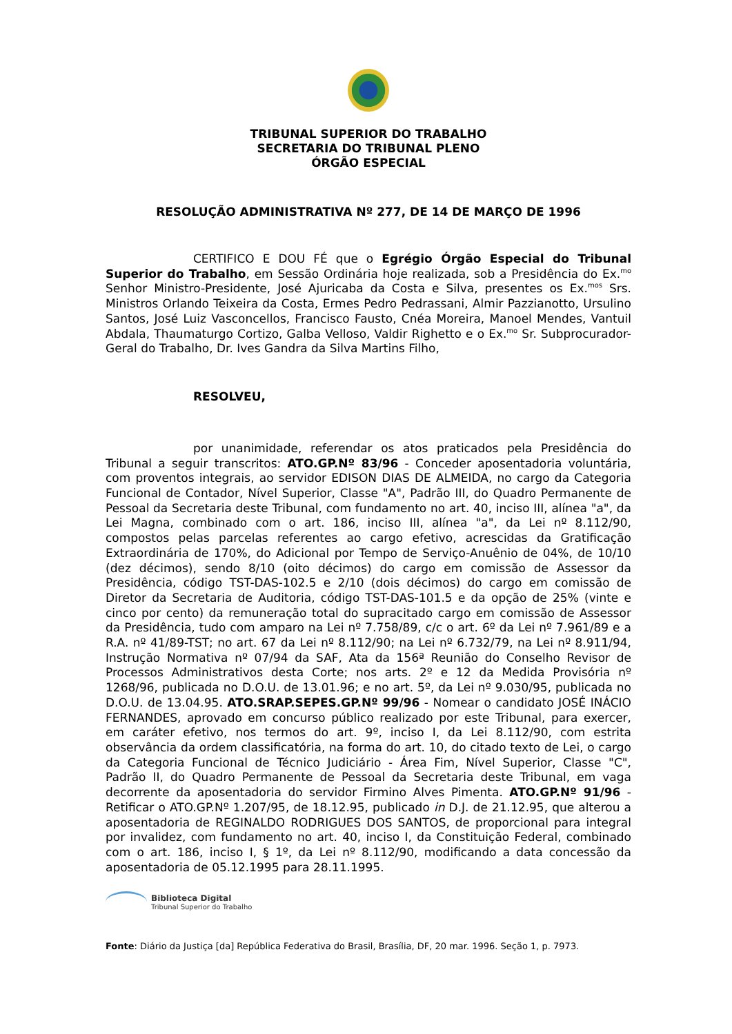TRIBUNAL SUPERIOR DO TRABALHO
SECRETARIA DO TRIBUNAL PLENO
ÓRGÃO ESPECIAL
RESOLUÇÃO ADMINISTRATIVA Nº 277, DE 14 DE MARÇO DE 1996
CERTIFICO E DOU FÉ que o Egrégio Órgão Especial do Tribunal Superior do Trabalho, em Sessão Ordinária hoje realizada, sob a Presidência do Ex.<sup>mo</sup> Senhor Ministro-Presidente, José Ajuricaba da Costa e Silva, presentes os Ex.<sup>mos</sup> Srs. Ministros Orlando Teixeira da Costa, Ermes Pedro Pedrassani, Almir Pazzianotto, Ursulino Santos, José Luiz Vasconcellos, Francisco Fausto, Cnéa Moreira, Manoel Mendes, Vantuil Abdala, Thaumaturgo Cortizo, Galba Velloso, Valdir Righetto e o Ex.<sup>mo</sup> Sr. Subprocurador-Geral do Trabalho, Dr. Ives Gandra da Silva Martins Filho,
RESOLVEU,
por unanimidade, referendar os atos praticados pela Presidência do Tribunal a seguir transcritos: ATO.GP.Nº 83/96 - Conceder aposentadoria voluntária, com proventos integrais, ao servidor EDISON DIAS DE ALMEIDA, no cargo da Categoria Funcional de Contador, Nível Superior, Classe "A", Padrão III, do Quadro Permanente de Pessoal da Secretaria deste Tribunal, com fundamento no art. 40, inciso III, alínea "a", da Lei Magna, combinado com o art. 186, inciso III, alínea "a", da Lei nº 8.112/90, compostos pelas parcelas referentes ao cargo efetivo, acrescidas da Gratificação Extraordinária de 170%, do Adicional por Tempo de Serviço-Anuênio de 04%, de 10/10 (dez décimos), sendo 8/10 (oito décimos) do cargo em comissão de Assessor da Presidência, código TST-DAS-102.5 e 2/10 (dois décimos) do cargo em comissão de Diretor da Secretaria de Auditoria, código TST-DAS-101.5 e da opção de 25% (vinte e cinco por cento) da remuneração total do supracitado cargo em comissão de Assessor da Presidência, tudo com amparo na Lei nº 7.758/89, c/c o art. 6º da Lei nº 7.961/89 e a R.A. nº 41/89-TST; no art. 67 da Lei nº 8.112/90; na Lei nº 6.732/79, na Lei nº 8.911/94, Instrução Normativa nº 07/94 da SAF, Ata da 156ª Reunião do Conselho Revisor de Processos Administrativos desta Corte; nos arts. 2º e 12 da Medida Provisória nº 1268/96, publicada no D.O.U. de 13.01.96; e no art. 5º, da Lei nº 9.030/95, publicada no D.O.U. de 13.04.95. ATO.SRAP.SEPES.GP.Nº 99/96 - Nomear o candidato JOSÉ INÁCIO FERNANDES, aprovado em concurso público realizado por este Tribunal, para exercer, em caráter efetivo, nos termos do art. 9º, inciso I, da Lei 8.112/90, com estrita observância da ordem classificatória, na forma do art. 10, do citado texto de Lei, o cargo da Categoria Funcional de Técnico Judiciário - Área Fim, Nível Superior, Classe "C", Padrão II, do Quadro Permanente de Pessoal da Secretaria deste Tribunal, em vaga decorrente da aposentadoria do servidor Firmino Alves Pimenta. ATO.GP.Nº 91/96 - Retificar o ATO.GP.Nº 1.207/95, de 18.12.95, publicado in D.J. de 21.12.95, que alterou a aposentadoria de REGINALDO RODRIGUES DOS SANTOS, de proporcional para integral por invalidez, com fundamento no art. 40, inciso I, da Constituição Federal, combinado com o art. 186, inciso I, § 1º, da Lei nº 8.112/90, modificando a data concessão da aposentadoria de 05.12.1995 para 28.11.1995.
Biblioteca Digital
Tribunal Superior do Trabalho
Fonte: Diário da Justiça [da] República Federativa do Brasil, Brasília, DF, 20 mar. 1996. Seção 1, p. 7973.